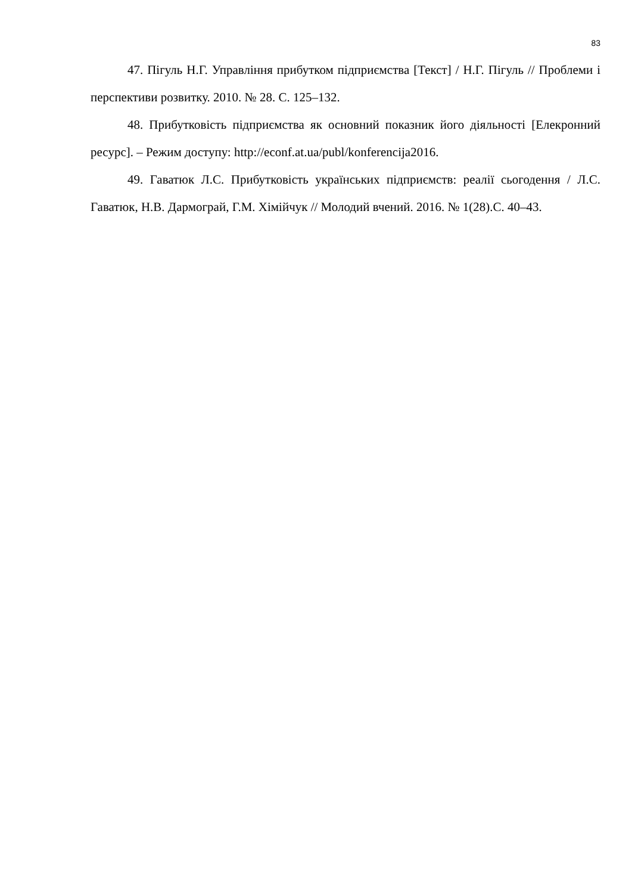83
47. Пігуль Н.Г. Управління прибутком підприємства [Текст] / Н.Г. Пігуль // Проблеми і перспективи розвитку. 2010. № 28. С. 125–132.
48. Прибутковість підприємства як основний показник його діяльності [Елекронний ресурс]. – Режим доступу: http://econf.at.ua/publ/konferencija2016.
49. Гаватюк Л.С. Прибутковість українських підприємств: реалії сьогодення / Л.С. Гаватюк, Н.В. Дармограй, Г.М. Хімійчук // Молодий вчений. 2016. № 1(28).С. 40–43.